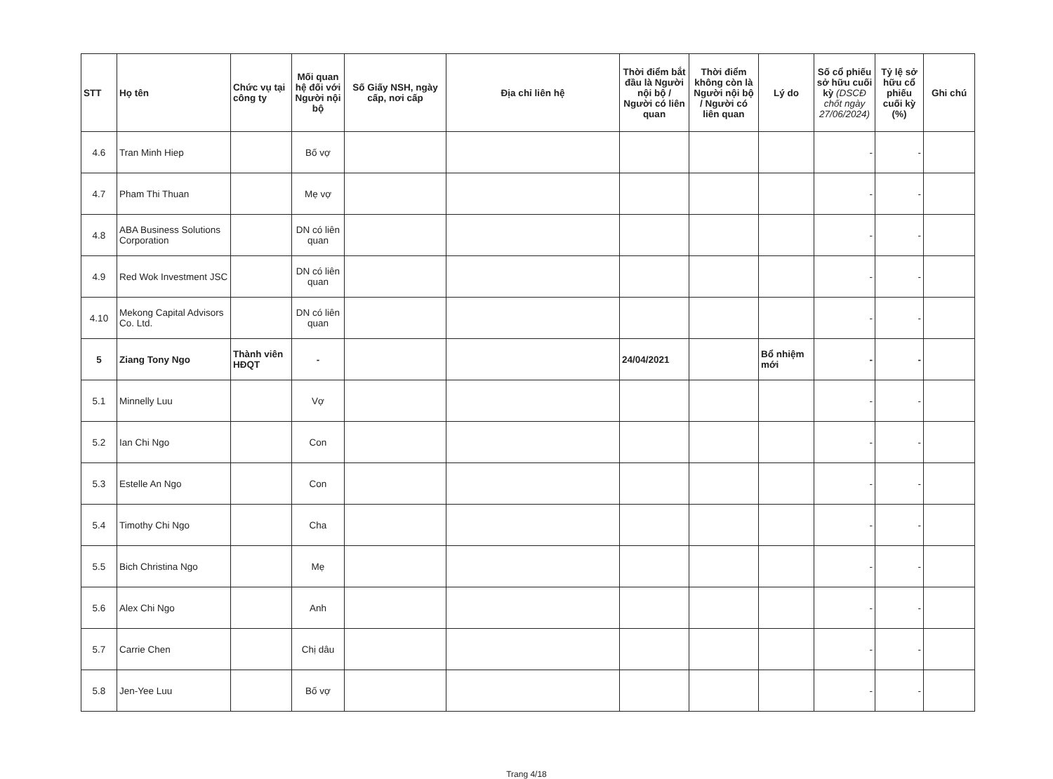| STT | Họ tên | Chức vụ tại công ty | Mối quan hệ đối với Người nội bộ | Số Giấy NSH, ngày cấp, nơi cấp | Địa chỉ liên hệ | Thời điểm bắt đầu là Người nội bộ / Người có liên quan | Thời điểm không còn là Người nội bộ / Người có liên quan | Lý do | Số cổ phiếu sở hữu cuối kỳ (DSCĐ chốt ngày 27/06/2024) | Tỷ lệ sở hữu cổ phiếu cuối kỳ (%) | Ghi chú |
| --- | --- | --- | --- | --- | --- | --- | --- | --- | --- | --- | --- |
| 4.6 | Tran Minh Hiep | | Bố vợ | | | | | | - | - | |
| 4.7 | Pham Thi Thuan | | Mẹ vợ | | | | | | - | - | |
| 4.8 | ABA Business Solutions Corporation | | DN có liên quan | | | | | | - | - | |
| 4.9 | Red Wok Investment JSC | | DN có liên quan | | | | | | - | - | |
| 4.10 | Mekong Capital Advisors Co. Ltd. | | DN có liên quan | | | | | | - | - | |
| 5 | Ziang Tony Ngo | Thành viên HĐQT | - | | | 24/04/2021 | | Bổ nhiệm mới | - | - | |
| 5.1 | Minnelly Luu | | Vợ | | | | | | - | - | |
| 5.2 | Ian Chi Ngo | | Con | | | | | | - | - | |
| 5.3 | Estelle An Ngo | | Con | | | | | | - | - | |
| 5.4 | Timothy Chi Ngo | | Cha | | | | | | - | - | |
| 5.5 | Bich Christina Ngo | | Mẹ | | | | | | - | - | |
| 5.6 | Alex Chi Ngo | | Anh | | | | | | - | - | |
| 5.7 | Carrie Chen | | Chị dâu | | | | | | - | - | |
| 5.8 | Jen-Yee Luu | | Bố vợ | | | | | | - | - | |
Trang 4/18